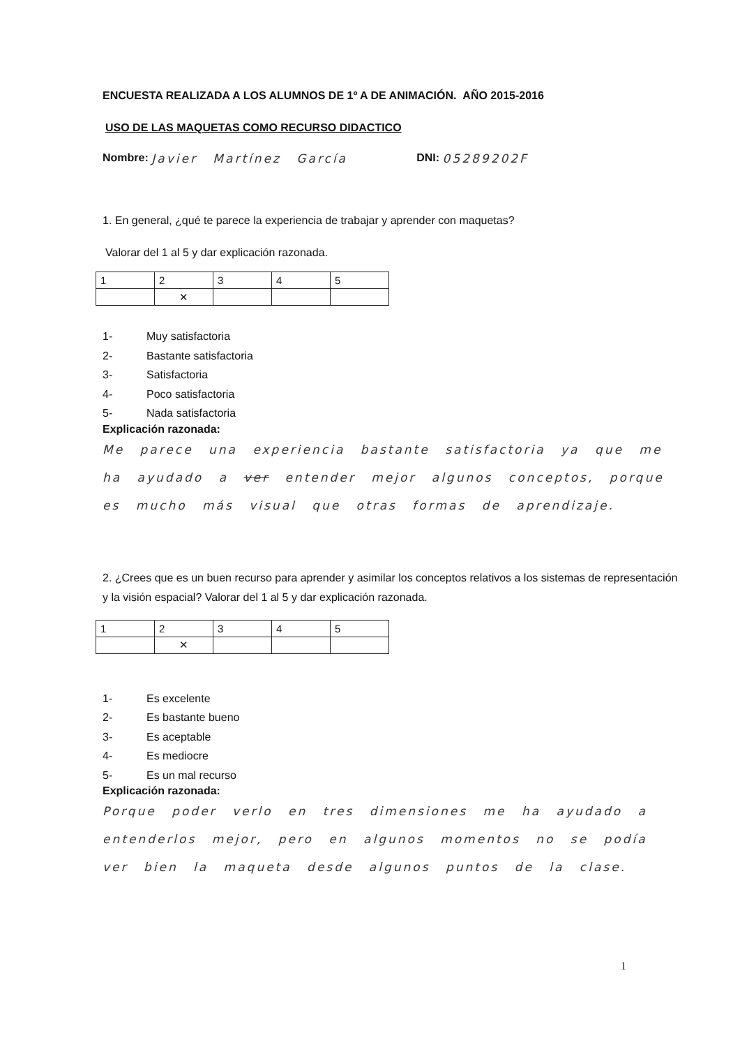ENCUESTA REALIZADA A LOS ALUMNOS DE 1º A DE ANIMACIÓN. AÑO 2015-2016
USO DE LAS MAQUETAS COMO RECURSO DIDACTICO
Nombre: Javier Martínez García DNI: 05289202F
1. En general, ¿qué te parece la experiencia de trabajar y aprender con maquetas?
Valorar del 1 al 5 y dar explicación razonada.
| 1 | 2 | 3 | 4 | 5 |
| | ✕ | | | |
1- Muy satisfactoria
2- Bastante satisfactoria
3- Satisfactoria
4- Poco satisfactoria
5- Nada satisfactoria
Explicación razonada:
Me parece una experiencia bastante satisfactoria ya que me ha ayudado a ver entender mejor algunos conceptos, porque es mucho más visual que otras formas de aprendizaje.
2. ¿Crees que es un buen recurso para aprender y asimilar los conceptos relativos a los sistemas de representación y la visión espacial? Valorar del 1 al 5 y dar explicación razonada.
| 1 | 2 | 3 | 4 | 5 |
| | ✕ | | | |
1- Es excelente
2- Es bastante bueno
3- Es aceptable
4- Es mediocre
5- Es un mal recurso
Explicación razonada:
Porque poder verlo en tres dimensiones me ha ayudado a entenderlos mejor, pero en algunos momentos no se podía ver bien la maqueta desde algunos puntos de la clase.
1